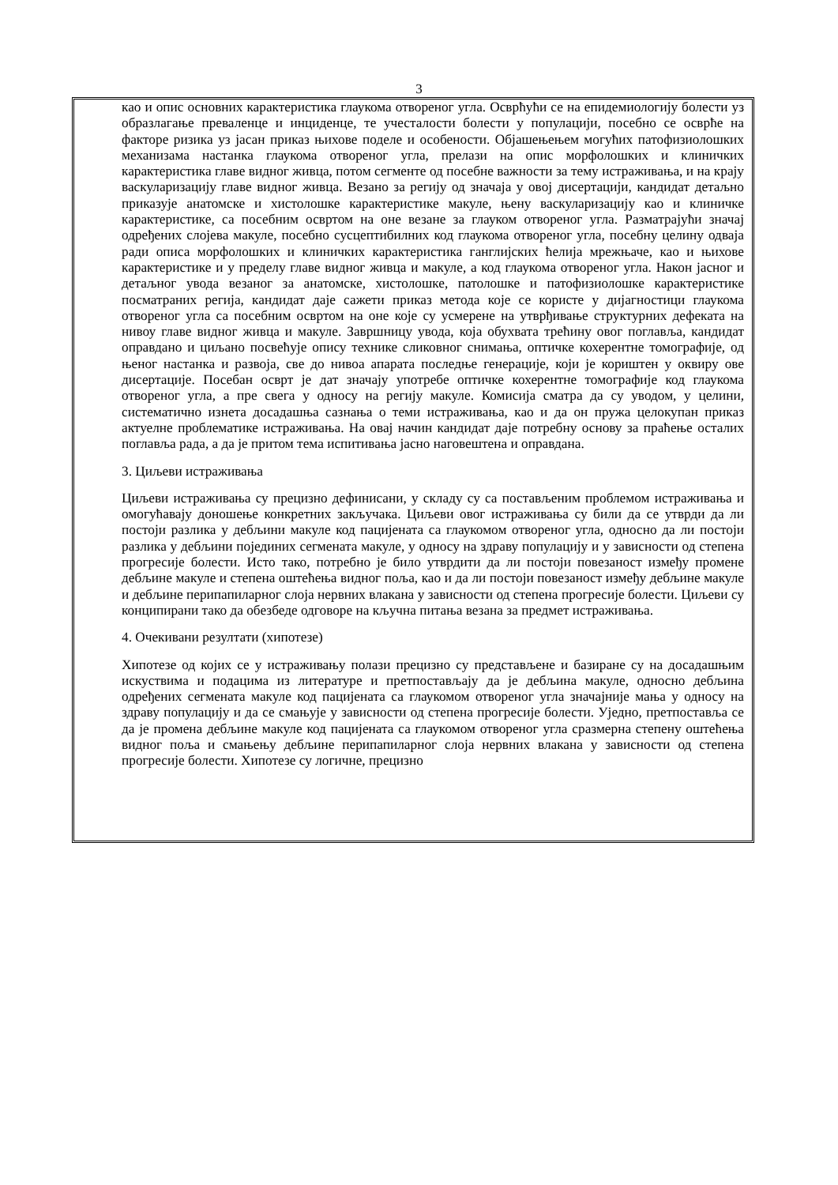3
као и опис основних карактеристика глаукома отвореног угла. Освpћући се на епидемиологију болести уз образлагање преваленце и инциденце, те учесталости болести у популацији, посебно се осврће на факторе ризика уз јасан приказ њихове поделе и особености. Објашењењем могућих патофизиолошких механизама настанка глаукома отвореног угла, прелази на опис морфолошких и клиничких карактеристика главе видног живца, потом сегменте од посебне важности за тему истраживања, и на крају васкуларизацију главе видног живца. Везано за регију од значаја у овој дисертацији, кандидат детаљно приказује анатомске и хистолошке карактеристике макуле, њену васкуларизацију као и клиничке карактеристике, са посебним освртом на оне везане за глауком отвореног угла. Разматрајући значај одређених слојева макуле, посебно сусцептибилних код глаукома отвореног угла, посебну целину одваја ради описа морфолошких и клиничких карактеристика ганглијских ћелија мрежњаче, као и њихове карактеристике и у пределу главе видног живца и макуле, а код глаукома отвореног угла. Након јасног и детаљног увода везаног за анатомске, хистолошке, патолошке и патофизиолошке карактеристике посматраних регија, кандидат даје сажети приказ метода које се користе у дијагностици глаукома отвореног угла са посебним освртом на оне које су усмерене на утврђивање структурних дефеката на нивоу главе видног живца и макуле. Завршницу увода, која обухвата трећину овог поглавља, кандидат оправдано и циљано посвећује опису технике сликовног снимања, оптичке кохерентне томографије, од њеног настанка и развоја, све до нивоа апарата последње генерације, који је кориштен у оквиру ове дисертације. Посебан осврт је дат значају употребе оптичке кохерентне томографије код глаукома отвореног угла, а пре свега у односу на регију макуле. Комисија сматра да су уводом, у целини, систематично изнета досадашња сазнања о теми истраживања, као и да он пружа целокупан приказ актуелне проблематике истраживања. На овај начин кандидат даје потребну основу за праћење осталих поглавља рада, а да је притом тема испитивања јасно наговештена и оправдана.
3. Циљеви истраживања
Циљеви истраживања су прецизно дефинисани, у складу су са постављеним проблемом истраживања и омогућавају доношење конкретних закључака. Циљеви овог истраживања су били да се утврди да ли постоји разлика у дебљини макуле код пацијената са глаукомом отвореног угла, односно да ли постоји разлика у дебљини појединих сегмената макуле, у односу на здраву популацију и у зависности од степена прогресије болести. Исто тако, потребно је било утврдити да ли постоји повезаност између промене дебљине макуле и степена оштећења видног поља, као и да ли постоји повезаност између дебљине макуле и дебљине перипапиларног слоја нервних влакана у зависности од степена прогресије болести. Циљеви су конципирани тако да обезбеде одговоре на кључна питања везана за предмет истраживања.
4. Очекивани резултати (хипотезе)
Хипотезе од којих се у истраживању полази прецизно су представљене и базиране су на досадашњим искуствима и подацима из литературе и претпостављају да је дебљина макуле, односно дебљина одређених сегмената макуле код пацијената са глаукомом отвореног угла значајније мања у односу на здраву популацију и да се смањује у зависности од степена прогресије болести. Уједно, претпоставља се да је промена дебљине макуле код пацијената са глаукомом отвореног угла сразмерна степену оштећења видног поља и смањењу дебљине перипапиларног слоја нервних влакана у зависности од степена прогресије болести. Хипотезе су логичне, прецизно